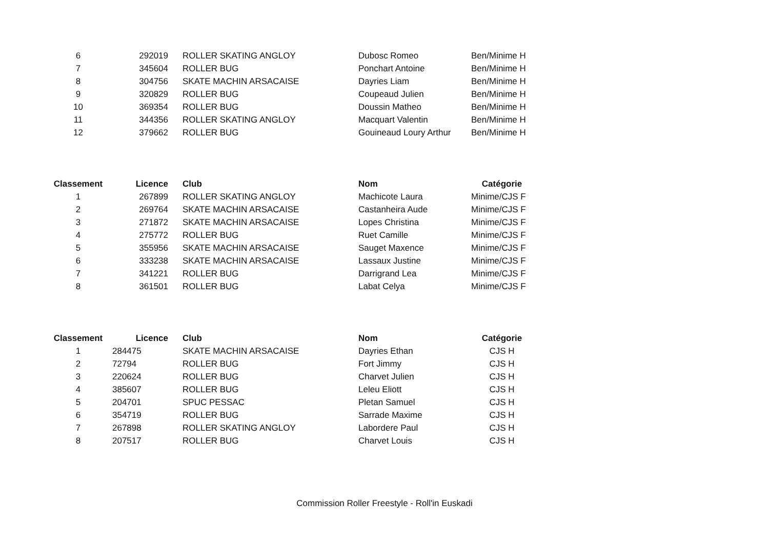| 6 | 292019 | ROLLER SKATING ANGLOY | Dubosc Romeo | Ben/Minime H |
| 7 | 345604 | ROLLER BUG | Ponchart Antoine | Ben/Minime H |
| 8 | 304756 | SKATE MACHIN ARSACAISE | Dayries Liam | Ben/Minime H |
| 9 | 320829 | ROLLER BUG | Coupeaud Julien | Ben/Minime H |
| 10 | 369354 | ROLLER BUG | Doussin Matheo | Ben/Minime H |
| 11 | 344356 | ROLLER SKATING ANGLOY | Macquart Valentin | Ben/Minime H |
| 12 | 379662 | ROLLER BUG | Gouineaud Loury Arthur | Ben/Minime H |
| Classement | Licence | Club | Nom | Catégorie |
| --- | --- | --- | --- | --- |
| 1 | 267899 | ROLLER SKATING ANGLOY | Machicote Laura | Minime/CJS F |
| 2 | 269764 | SKATE MACHIN ARSACAISE | Castanheira Aude | Minime/CJS F |
| 3 | 271872 | SKATE MACHIN ARSACAISE | Lopes Christina | Minime/CJS F |
| 4 | 275772 | ROLLER BUG | Ruet Camille | Minime/CJS F |
| 5 | 355956 | SKATE MACHIN ARSACAISE | Sauget Maxence | Minime/CJS F |
| 6 | 333238 | SKATE MACHIN ARSACAISE | Lassaux Justine | Minime/CJS F |
| 7 | 341221 | ROLLER BUG | Darrigrand Lea | Minime/CJS F |
| 8 | 361501 | ROLLER BUG | Labat Celya | Minime/CJS F |
| Classement | Licence | Club | Nom | Catégorie |
| --- | --- | --- | --- | --- |
| 1 | 284475 | SKATE MACHIN ARSACAISE | Dayries Ethan | CJS H |
| 2 | 72794 | ROLLER BUG | Fort Jimmy | CJS H |
| 3 | 220624 | ROLLER BUG | Charvet Julien | CJS H |
| 4 | 385607 | ROLLER BUG | Leleu Eliott | CJS H |
| 5 | 204701 | SPUC PESSAC | Pletan Samuel | CJS H |
| 6 | 354719 | ROLLER BUG | Sarrade Maxime | CJS H |
| 7 | 267898 | ROLLER SKATING ANGLOY | Labordere Paul | CJS H |
| 8 | 207517 | ROLLER BUG | Charvet Louis | CJS H |
Commission Roller Freestyle - Roll'in Euskadi